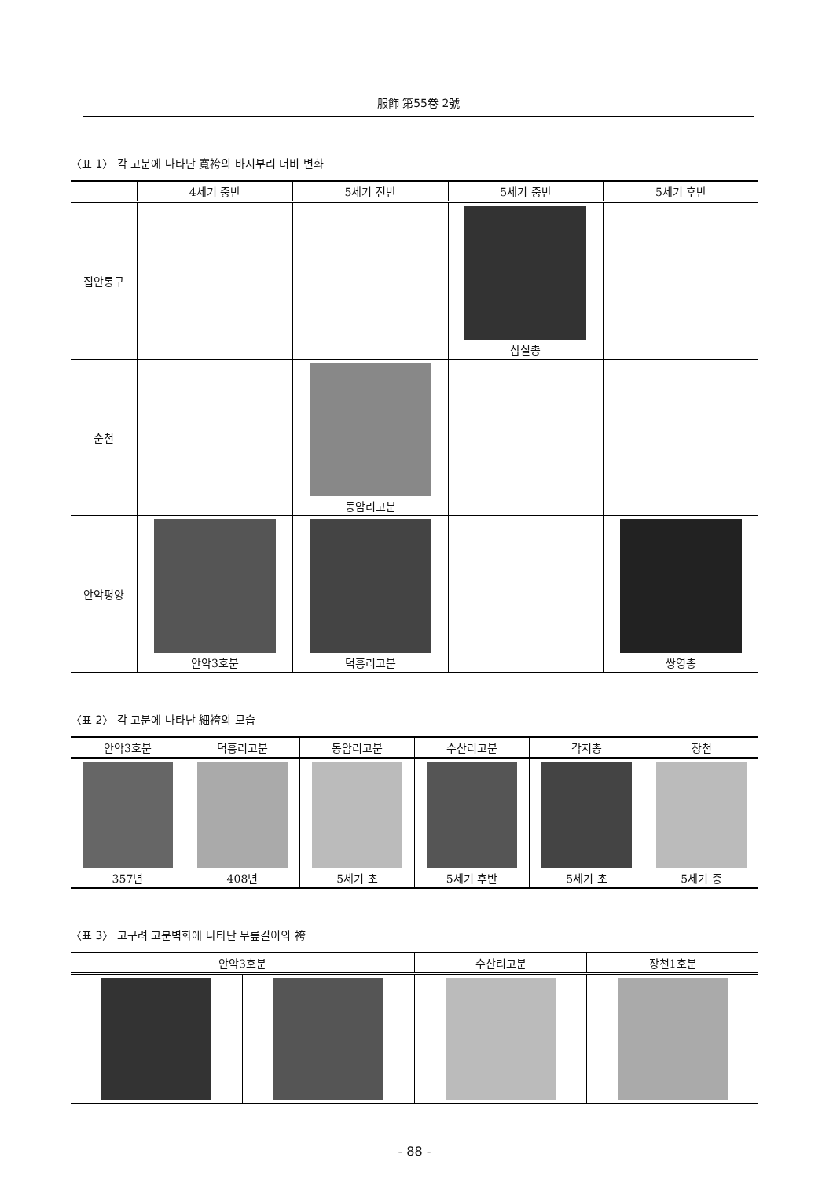服飾 第55卷 2號
〈표 1〉 각 고분에 나타난 寬袴의 바지부리 너비 변화
| | 4세기 중반 | 5세기 전반 | 5세기 중반 | 5세기 후반 |
| --- | --- | --- | --- | --- |
| 집안통구 | | | 삼실총 | |
| 순천 | | 동암리고분 | | |
| 안악평양 | 안악3호분 | 덕흥리고분 | | 쌍영총 |
〈표 2〉 각 고분에 나타난 細袴의 모습
| 안악3호분 | 덕흥리고분 | 동암리고분 | 수산리고분 | 각저총 | 장천 |
| --- | --- | --- | --- | --- | --- |
| 357년 | 408년 | 5세기 초 | 5세기 후반 | 5세기 초 | 5세기 중 |
〈표 3〉 고구려 고분벽화에 나타난 무릎길이의 袴
| 안악3호분 | | 수산리고분 | 장천1호분 |
| --- | --- | --- | --- |
- 88 -